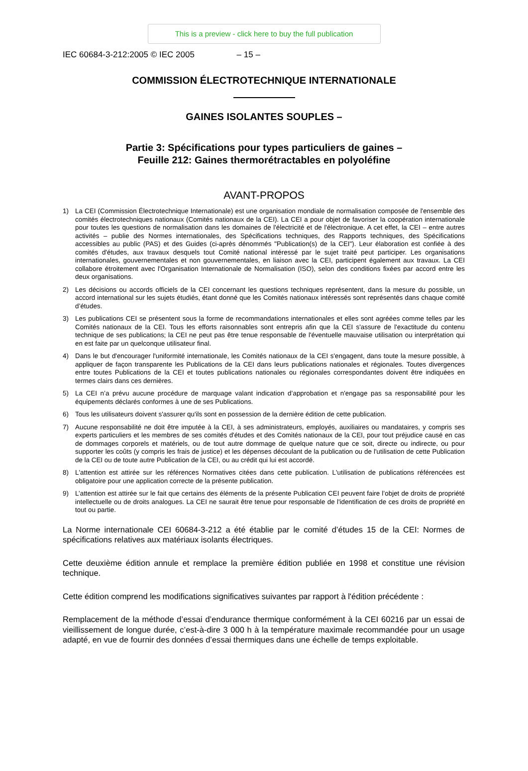This is a preview - click here to buy the full publication
IEC 60684-3-212:2005 © IEC 2005 – 15 –
COMMISSION ÉLECTROTECHNIQUE INTERNATIONALE
GAINES ISOLANTES SOUPLES –
Partie 3: Spécifications pour types particuliers de gaines –
Feuille 212: Gaines thermorétractables en polyoléfine
AVANT-PROPOS
1) La CEI (Commission Électrotechnique Internationale) est une organisation mondiale de normalisation composée de l'ensemble des comités électrotechniques nationaux (Comités nationaux de la CEI). La CEI a pour objet de favoriser la coopération internationale pour toutes les questions de normalisation dans les domaines de l'électricité et de l'électronique. A cet effet, la CEI – entre autres activités – publie des Normes internationales, des Spécifications techniques, des Rapports techniques, des Spécifications accessibles au public (PAS) et des Guides (ci-après dénommés "Publication(s) de la CEI"). Leur élaboration est confiée à des comités d'études, aux travaux desquels tout Comité national intéressé par le sujet traité peut participer. Les organisations internationales, gouvernementales et non gouvernementales, en liaison avec la CEI, participent également aux travaux. La CEI collabore étroitement avec l'Organisation Internationale de Normalisation (ISO), selon des conditions fixées par accord entre les deux organisations.
2) Les décisions ou accords officiels de la CEI concernant les questions techniques représentent, dans la mesure du possible, un accord international sur les sujets étudiés, étant donné que les Comités nationaux intéressés sont représentés dans chaque comité d’études.
3) Les publications CEI se présentent sous la forme de recommandations internationales et elles sont agréées comme telles par les Comités nationaux de la CEI. Tous les efforts raisonnables sont entrepris afin que la CEI s'assure de l'exactitude du contenu technique de ses publications; la CEI ne peut pas être tenue responsable de l'éventuelle mauvaise utilisation ou interprétation qui en est faite par un quelconque utilisateur final.
4) Dans le but d'encourager l'uniformité internationale, les Comités nationaux de la CEI s'engagent, dans toute la mesure possible, à appliquer de façon transparente les Publications de la CEI dans leurs publications nationales et régionales. Toutes divergences entre toutes Publications de la CEI et toutes publications nationales ou régionales correspondantes doivent être indiquées en termes clairs dans ces dernières.
5) La CEI n’a prévu aucune procédure de marquage valant indication d’approbation et n'engage pas sa responsabilité pour les équipements déclarés conformes à une de ses Publications.
6) Tous les utilisateurs doivent s'assurer qu'ils sont en possession de la dernière édition de cette publication.
7) Aucune responsabilité ne doit être imputée à la CEI, à ses administrateurs, employés, auxiliaires ou mandataires, y compris ses experts particuliers et les membres de ses comités d'études et des Comités nationaux de la CEI, pour tout préjudice causé en cas de dommages corporels et matériels, ou de tout autre dommage de quelque nature que ce soit, directe ou indirecte, ou pour supporter les coûts (y compris les frais de justice) et les dépenses découlant de la publication ou de l'utilisation de cette Publication de la CEI ou de toute autre Publication de la CEI, ou au crédit qui lui est accordé.
8) L'attention est attirée sur les références Normatives citées dans cette publication. L'utilisation de publications référencées est obligatoire pour une application correcte de la présente publication.
9) L’attention est attirée sur le fait que certains des éléments de la présente Publication CEI peuvent faire l’objet de droits de propriété intellectuelle ou de droits analogues. La CEI ne saurait être tenue pour responsable de l'identification de ces droits de propriété en tout ou partie.
La Norme internationale CEI 60684-3-212 a été établie par le comité d’études 15 de la CEI: Normes de spécifications relatives aux matériaux isolants électriques.
Cette deuxième édition annule et remplace la première édition publiée en 1998 et constitue une révision technique.
Cette édition comprend les modifications significatives suivantes par rapport à l'édition précédente :
Remplacement de la méthode d’essai d’endurance thermique conformément à la CEI 60216 par un essai de vieillissement de longue durée, c’est-à-dire 3 000 h à la température maximale recommandée pour un usage adapté, en vue de fournir des données d’essai thermiques dans une échelle de temps exploitable.